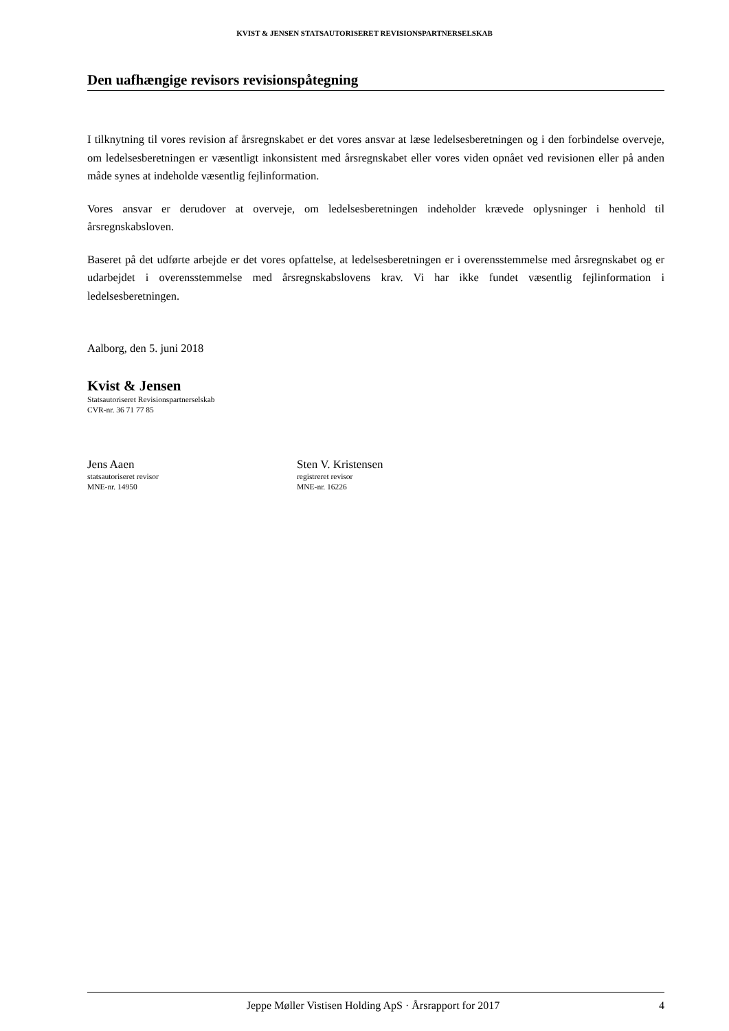KVIST & JENSEN STATSAUTORISERET REVISIONSPARTNERSELSKAB
Den uafhængige revisors revisionspåtegning
I tilknytning til vores revision af årsregnskabet er det vores ansvar at læse ledelsesberetningen og i den forbindelse overveje, om ledelsesberetningen er væsentligt inkonsistent med årsregnskabet eller vores viden opnået ved revisionen eller på anden måde synes at indeholde væsentlig fejlinformation.
Vores ansvar er derudover at overveje, om ledelsesberetningen indeholder krævede oplysninger i henhold til årsregnskabsloven.
Baseret på det udførte arbejde er det vores opfattelse, at ledelsesberetningen er i overensstemmelse med årsregnskabet og er udarbejdet i overensstemmelse med årsregnskabslovens krav. Vi har ikke fundet væsentlig fejlinformation i ledelsesberetningen.
Aalborg, den 5. juni 2018
Kvist & Jensen
Statsautoriseret Revisionspartnerselskab
CVR-nr. 36 71 77 85
Jens Aaen
statsautoriseret revisor
MNE-nr. 14950
Sten V. Kristensen
registreret revisor
MNE-nr. 16226
Jeppe Møller Vistisen Holding ApS · Årsrapport for 2017 4